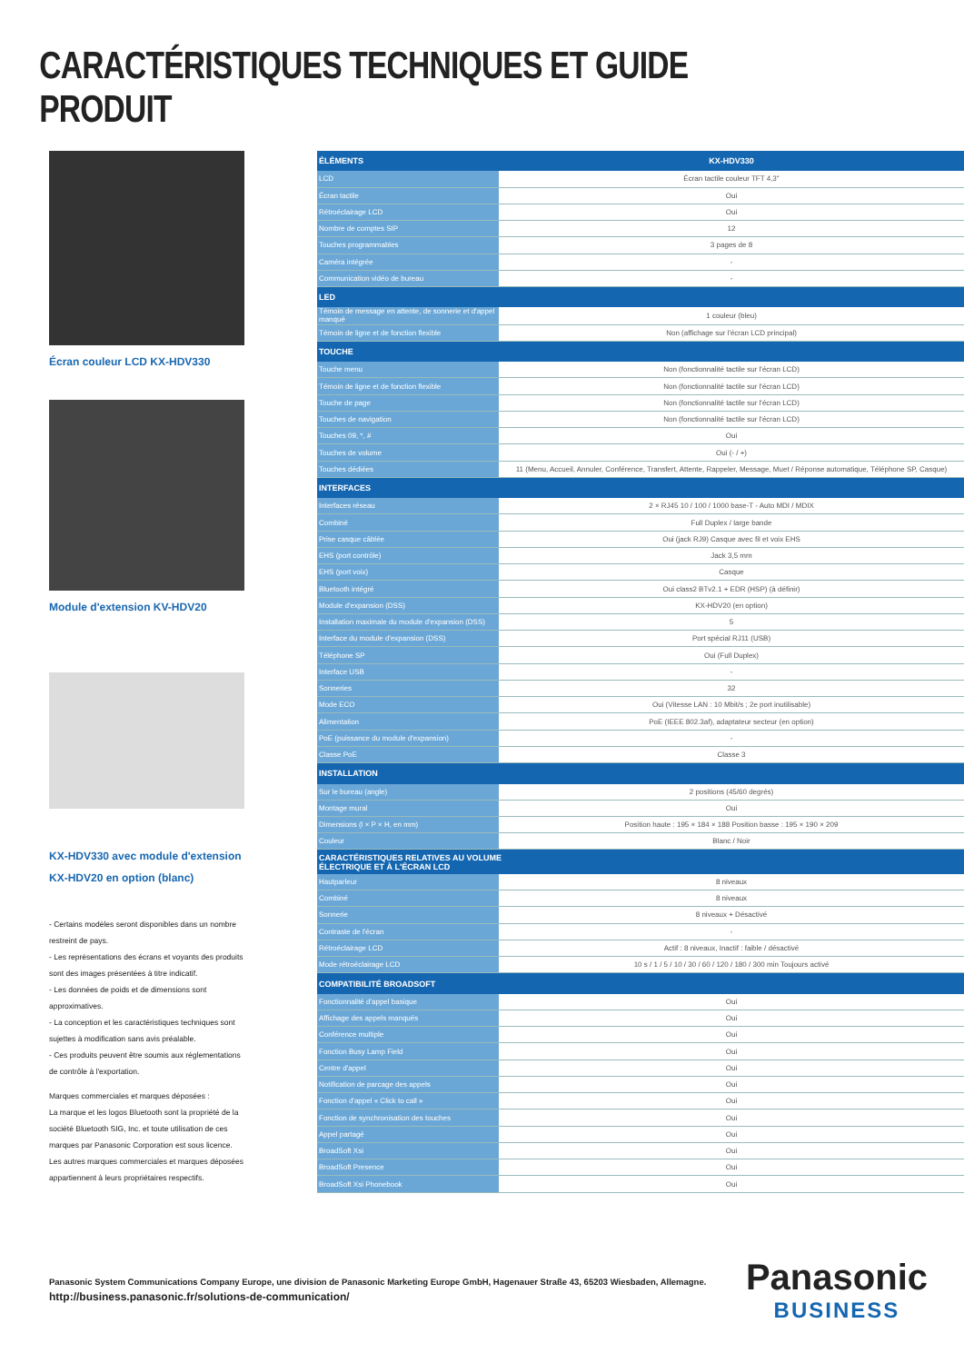CARACTÉRISTIQUES TECHNIQUES ET GUIDE PRODUIT
Écran couleur LCD KX-HDV330
Module d'extension KV-HDV20
KX-HDV330 avec module d'extension KX-HDV20 en option (blanc)
- Certains modèles seront disponibles dans un nombre restreint de pays.
- Les représentations des écrans et voyants des produits sont des images présentées à titre indicatif.
- Les données de poids et de dimensions sont approximatives.
- La conception et les caractéristiques techniques sont sujettes à modification sans avis préalable.
- Ces produits peuvent être soumis aux réglementations de contrôle à l'exportation.
Marques commerciales et marques déposées :
La marque et les logos Bluetooth sont la propriété de la société Bluetooth SIG, Inc. et toute utilisation de ces marques par Panasonic Corporation est sous licence. Les autres marques commerciales et marques déposées appartiennent à leurs propriétaires respectifs.
| ÉLÉMENTS | KX-HDV330 |
| --- | --- |
| LCD | Écran tactile couleur TFT 4,3" |
| Écran tactile | Oui |
| Rétroéclairage LCD | Oui |
| Nombre de comptes SIP | 12 |
| Touches programmables | 3 pages de 8 |
| Caméra intégrée | - |
| Communication vidéo de bureau | - |
| LED | |
| Témoin de message en attente, de sonnerie et d'appel manqué | 1 couleur (bleu) |
| Témoin de ligne et de fonction flexible | Non (affichage sur l'écran LCD principal) |
| TOUCHE | |
| Touche menu | Non (fonctionnalité tactile sur l'écran LCD) |
| Témoin de ligne et de fonction flexible | Non (fonctionnalité tactile sur l'écran LCD) |
| Touche de page | Non (fonctionnalité tactile sur l'écran LCD) |
| Touches de navigation | Non (fonctionnalité tactile sur l'écran LCD) |
| Touches 09, *, # | Oui |
| Touches de volume | Oui (- / +) |
| Touches dédiées | 11 (Menu, Accueil, Annuler, Conférence, Transfert, Attente, Rappeler, Message, Muet / Réponse automatique, Téléphone SP, Casque) |
| INTERFACES | |
| Interfaces réseau | 2 × RJ45 10 / 100 / 1000 base-T - Auto MDI / MDIX |
| Combiné | Full Duplex / large bande |
| Prise casque câblée | Oui (jack RJ9) Casque avec fil et voix EHS |
| EHS (port contrôle) | Jack 3,5 mm |
| EHS (port voix) | Casque |
| Bluetooth intégré | Oui class2 BTv2.1 + EDR (HSP) (à définir) |
| Module d'expansion (DSS) | KX-HDV20 (en option) |
| Installation maximale du module d'expansion (DSS) | 5 |
| Interface du module d'expansion (DSS) | Port spécial RJ11 (USB) |
| Téléphone SP | Oui (Full Duplex) |
| Interface USB | - |
| Sonneries | 32 |
| Mode ECO | Oui (Vitesse LAN : 10 Mbit/s ; 2e port inutilisable) |
| Alimentation | PoE (IEEE 802.3af), adaptateur secteur (en option) |
| PoE (puissance du module d'expansion) | - |
| Classe PoE | Classe 3 |
| INSTALLATION | |
| Sur le bureau (angle) | 2 positions (45/60 degrés) |
| Montage mural | Oui |
| Dimensions (l × P × H, en mm) | Position haute : 195 × 184 × 188 Position basse : 195 × 190 × 209 |
| Couleur | Blanc / Noir |
| CARACTÉRISTIQUES RELATIVES AU VOLUME ÉLECTRIQUE ET À L'ÉCRAN LCD | |
| Hautparleur | 8 niveaux |
| Combiné | 8 niveaux |
| Sonnerie | 8 niveaux + Désactivé |
| Contraste de l'écran | - |
| Rétroéclairage LCD | Actif : 8 niveaux, Inactif : faible / désactivé |
| Mode rétroéclairage LCD | 10 s / 1 / 5 / 10 / 30 / 60 / 120 / 180 / 300 min Toujours activé |
| COMPATIBILITÉ BROADSOFT | |
| Fonctionnalité d'appel basique | Oui |
| Affichage des appels manqués | Oui |
| Conférence multiple | Oui |
| Fonction Busy Lamp Field | Oui |
| Centre d'appel | Oui |
| Notification de parcage des appels | Oui |
| Fonction d'appel « Click to call » | Oui |
| Fonction de synchronisation des touches | Oui |
| Appel partagé | Oui |
| BroadSoft Xsi | Oui |
| BroadSoft Presence | Oui |
| BroadSoft Xsi Phonebook | Oui |
Panasonic System Communications Company Europe, une division de Panasonic Marketing Europe GmbH, Hagenauer Straße 43, 65203 Wiesbaden, Allemagne.
http://business.panasonic.fr/solutions-de-communication/
Panasonic
BUSINESS